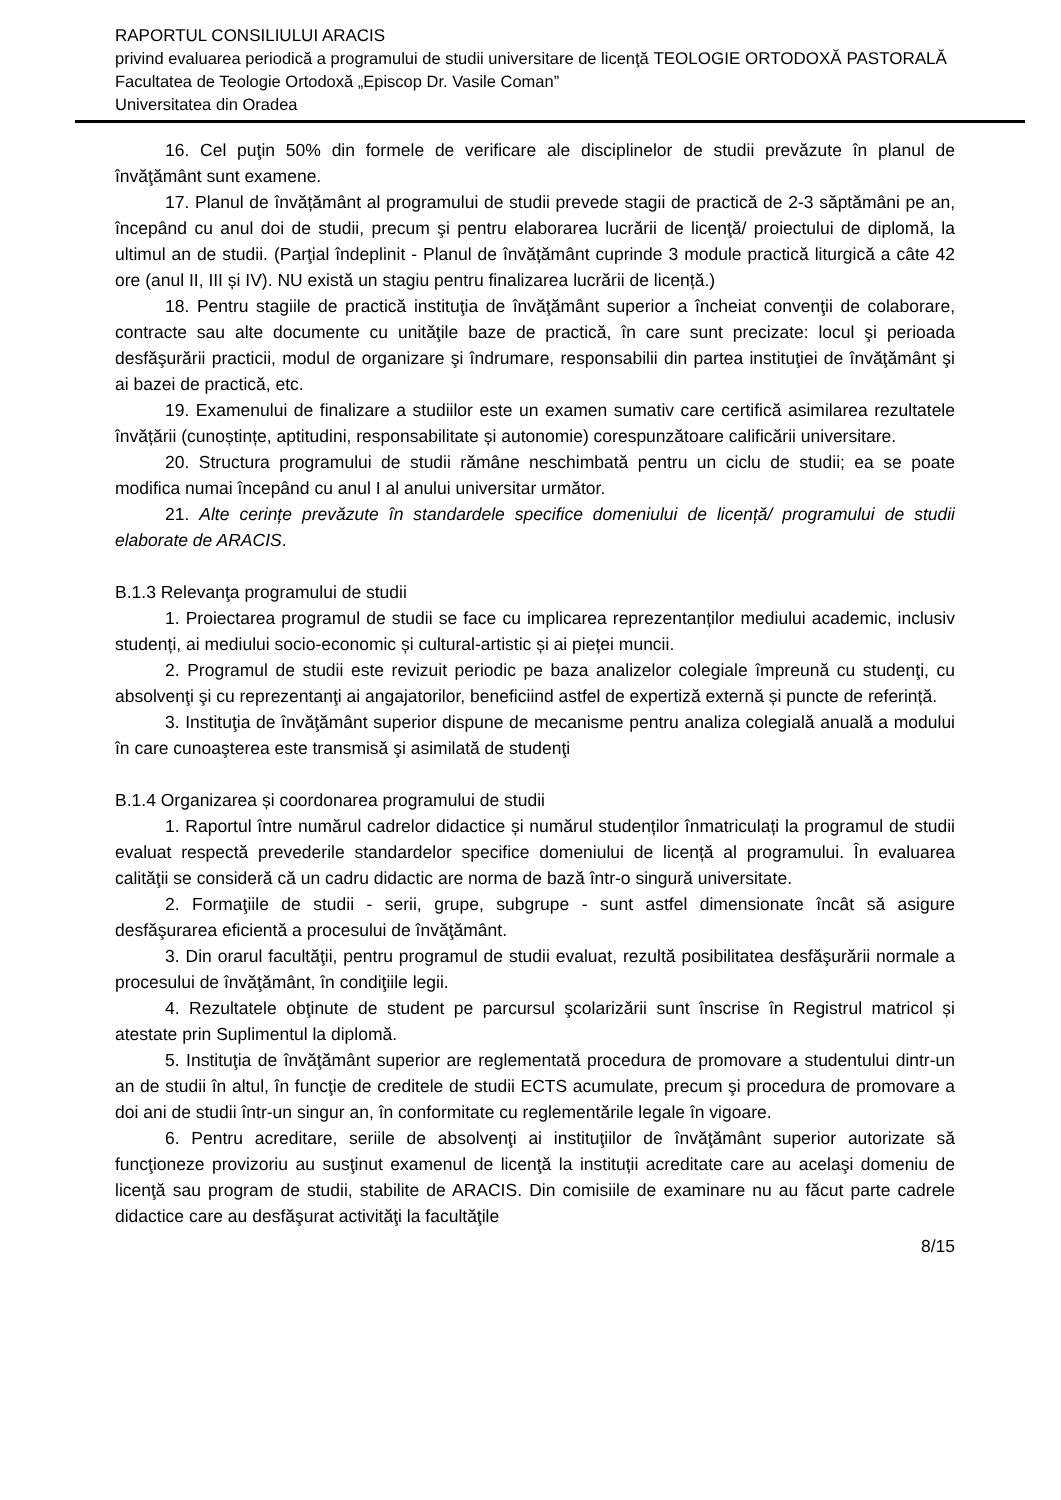RAPORTUL CONSILIULUI ARACIS
privind evaluarea periodică a programului de studii universitare de licenţă TEOLOGIE ORTODOXĂ PASTORALĂ
Facultatea de Teologie Ortodoxă „Episcop Dr. Vasile Coman”
Universitatea din Oradea
16. Cel puţin 50% din formele de verificare ale disciplinelor de studii prevăzute în planul de învăţământ sunt examene.
17. Planul de învățământ al programului de studii prevede stagii de practică de 2-3 săptămâni pe an, începând cu anul doi de studii, precum şi pentru elaborarea lucrării de licenţă/ proiectului de diplomă, la ultimul an de studii. (Parţial îndeplinit - Planul de învățământ cuprinde 3 module practică liturgică a câte 42 ore (anul II, III și IV). NU există un stagiu pentru finalizarea lucrării de licență.)
18. Pentru stagiile de practică instituţia de învăţământ superior a încheiat convenţii de colaborare, contracte sau alte documente cu unităţile baze de practică, în care sunt precizate: locul şi perioada desfăşurării practicii, modul de organizare şi îndrumare, responsabilii din partea instituţiei de învăţământ şi ai bazei de practică, etc.
19. Examenului de finalizare a studiilor este un examen sumativ care certifică asimilarea rezultatele învățării (cunoștințe, aptitudini, responsabilitate și autonomie) corespunzătoare calificării universitare.
20. Structura programului de studii rămâne neschimbată pentru un ciclu de studii; ea se poate modifica numai începând cu anul I al anului universitar următor.
21. Alte cerințe prevăzute în standardele specifice domeniului de licență/ programului de studii elaborate de ARACIS.
B.1.3 Relevanţa programului de studii
1. Proiectarea programul de studii se face cu implicarea reprezentanților mediului academic, inclusiv studenți, ai mediului socio-economic și cultural-artistic și ai pieței muncii.
2. Programul de studii este revizuit periodic pe baza analizelor colegiale împreună cu studenţi, cu absolvenţi şi cu reprezentanţi ai angajatorilor, beneficiind astfel de expertiză externă și puncte de referință.
3. Instituţia de învăţământ superior dispune de mecanisme pentru analiza colegială anuală a modului în care cunoaşterea este transmisă şi asimilată de studenţi
B.1.4 Organizarea și coordonarea programului de studii
1. Raportul între numărul cadrelor didactice și numărul studenților înmatriculați la programul de studii evaluat respectă prevederile standardelor specifice domeniului de licență al programului. În evaluarea calităţii se consideră că un cadru didactic are norma de bază într-o singură universitate.
2. Formaţiile de studii - serii, grupe, subgrupe - sunt astfel dimensionate încât să asigure desfăşurarea eficientă a procesului de învăţământ.
3. Din orarul facultăţii, pentru programul de studii evaluat, rezultă posibilitatea desfăşurării normale a procesului de învăţământ, în condiţiile legii.
4. Rezultatele obţinute de student pe parcursul şcolarizării sunt înscrise în Registrul matricol și atestate prin Suplimentul la diplomă.
5. Instituţia de învăţământ superior are reglementată procedura de promovare a studentului dintr-un an de studii în altul, în funcţie de creditele de studii ECTS acumulate, precum şi procedura de promovare a doi ani de studii într-un singur an, în conformitate cu reglementările legale în vigoare.
6. Pentru acreditare, seriile de absolvenţi ai instituţiilor de învăţământ superior autorizate să funcţioneze provizoriu au susţinut examenul de licenţă la instituții acreditate care au acelaşi domeniu de licenţă sau program de studii, stabilite de ARACIS. Din comisiile de examinare nu au făcut parte cadrele didactice care au desfăşurat activităţi la facultăţile
8/15